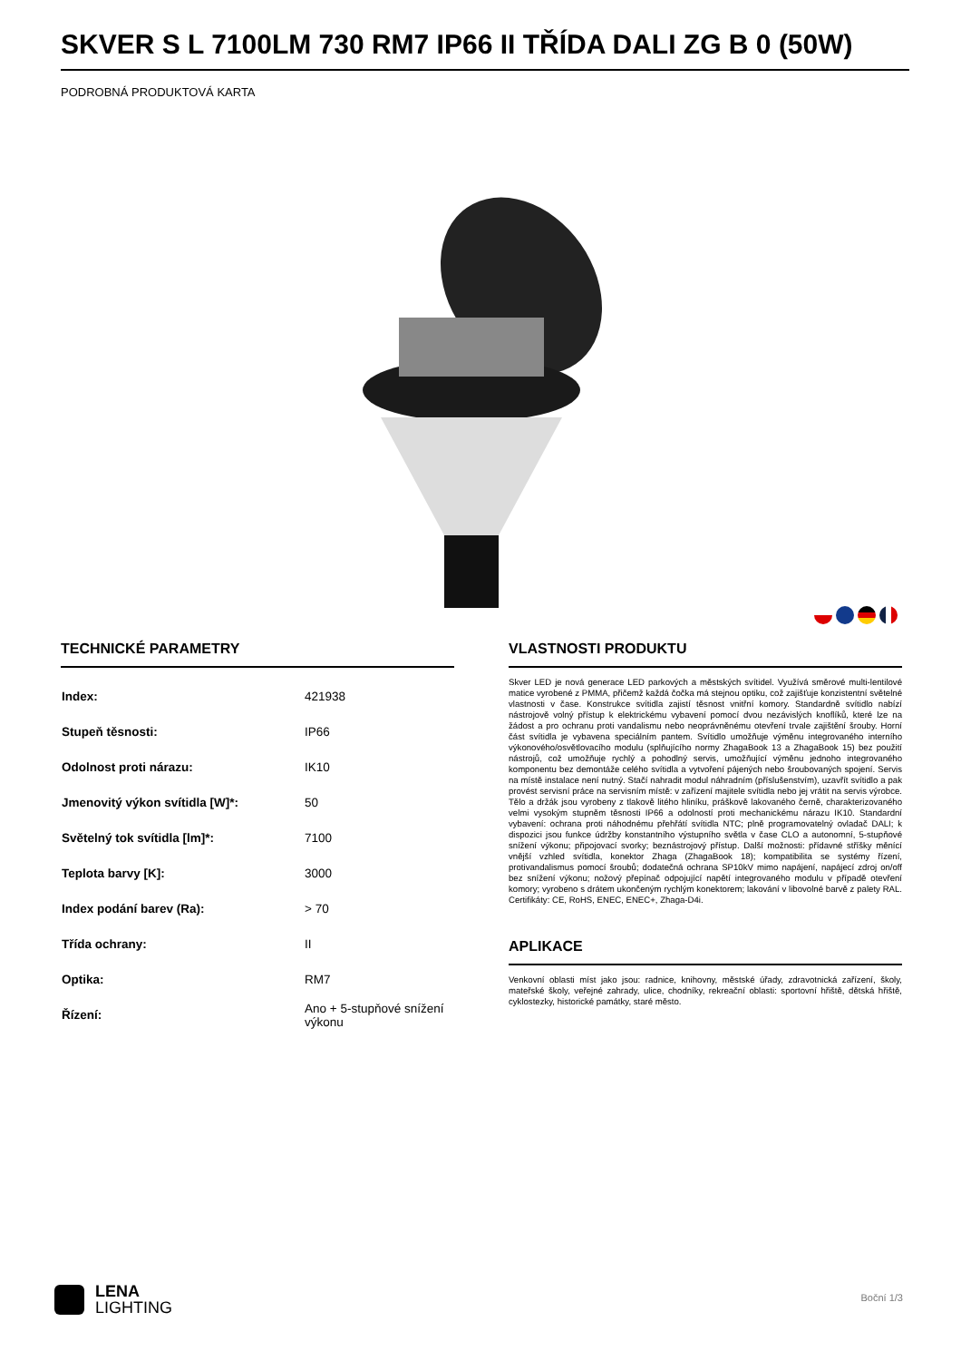SKVER S L 7100LM 730 RM7 IP66 II TŘÍDA DALI ZG B 0 (50W)
PODROBNÁ PRODUKTOVÁ KARTA
TECHNICKÉ PARAMETRY
| Index: | 421938 |
| Stupeň těsnosti: | IP66 |
| Odolnost proti nárazu: | IK10 |
| Jmenovitý výkon svítidla [W]*: | 50 |
| Světelný tok svítidla [lm]*: | 7100 |
| Teplota barvy [K]: | 3000 |
| Index podání barev (Ra): | > 70 |
| Třída ochrany: | II |
| Optika: | RM7 |
| Řízení: | Ano + 5-stupňové snížení výkonu |
VLASTNOSTI PRODUKTU
Skver LED je nová generace LED parkových a městských svítidel. Využívá směrové multi-lentilové matice vyrobené z PMMA, přičemž každá čočka má stejnou optiku, což zajišťuje konzistentní světelné vlastnosti v čase. Konstrukce svítidla zajistí těsnost vnitřní komory. Standardně svítidlo nabízí nástrojově volný přístup k elektrickému vybavení pomocí dvou nezávislých knoflíků, které lze na žádost a pro ochranu proti vandalismu nebo neoprávněnému otevření trvale zajištění šrouby. Horní část svítidla je vybavena speciálním pantem. Svítidlo umožňuje výměnu integrovaného interního výkonového/osvětlovacího modulu (splňujícího normy ZhagaBook 13 a ZhagaBook 15) bez použití nástrojů, což umožňuje rychlý a pohodlný servis, umožňující výměnu jednoho integrovaného komponentu bez demontáže celého svítidla a vytvoření pájených nebo šroubovaných spojení. Servis na místě instalace není nutný. Stačí nahradit modul náhradním (příslušenstvím), uzavřít svítidlo a pak provést servisní práce na servisním místě: v zařízení majitele svítidla nebo jej vrátit na servis výrobce. Tělo a držák jsou vyrobeny z tlakově litého hliníku, práškově lakovaného černě, charakterizovaného velmi vysokým stupněm těsnosti IP66 a odolností proti mechanickému nárazu IK10. Standardní vybavení: ochrana proti náhodnému přehřátí svítidla NTC; plně programovatelný ovladač DALI; k dispozici jsou funkce údržby konstantního výstupního světla v čase CLO a autonomní, 5-stupňové snížení výkonu; připojovací svorky; beznástrojový přístup. Další možnosti: přídavné stříšky měnící vnější vzhled svítidla, konektor Zhaga (ZhagaBook 18); kompatibilita se systémy řízení, protivandalismus pomocí šroubů; dodatečná ochrana SP10kV mimo napájení, napájecí zdroj on/off bez snížení výkonu; nožový přepínač odpojující napětí integrovaného modulu v případě otevření komory; vyrobeno s drátem ukončeným rychlým konektorem; lakování v libovolné barvě z palety RAL. Certifikáty: CE, RoHS, ENEC, ENEC+, Zhaga-D4i.
APLIKACE
Venkovní oblasti míst jako jsou: radnice, knihovny, městské úřady, zdravotnická zařízení, školy, mateřské školy, veřejné zahrady, ulice, chodníky, rekreační oblasti: sportovní hřiště, dětská hřiště, cyklostezky, historické památky, staré město.
LENA
LIGHTING
Boční 1/3